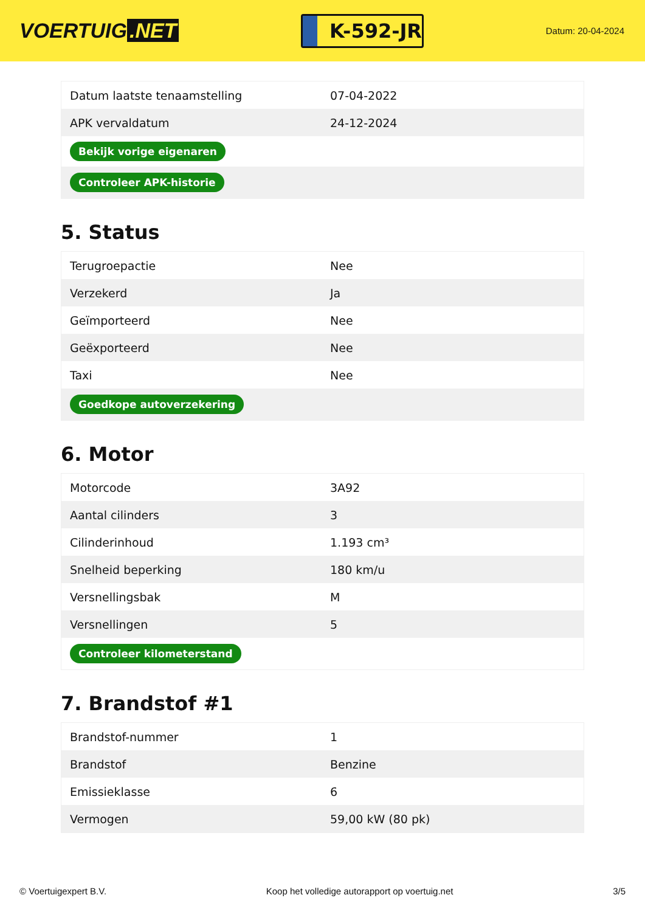VOERTUIG.NET
K-592-JR
Datum: 20-04-2024
| Datum laatste tenaamstelling | 07-04-2022 |
| APK vervaldatum | 24-12-2024 |
| Bekijk vorige eigenaren | |
| Controleer APK-historie | |
5. Status
| Terugroepactie | Nee |
| Verzekerd | Ja |
| Geïmporteerd | Nee |
| Geëxporteerd | Nee |
| Taxi | Nee |
| Goedkope autoverzekering | |
6. Motor
| Motorcode | 3A92 |
| Aantal cilinders | 3 |
| Cilinderinhoud | 1.193 cm³ |
| Snelheid beperking | 180 km/u |
| Versnellingsbak | M |
| Versnellingen | 5 |
| Controleer kilometerstand | |
7. Brandstof #1
| Brandstof-nummer | 1 |
| Brandstof | Benzine |
| Emissieklasse | 6 |
| Vermogen | 59,00 kW (80 pk) |
© Voertuigexpert B.V. Koop het volledige autorapport op voertuig.net 3/5